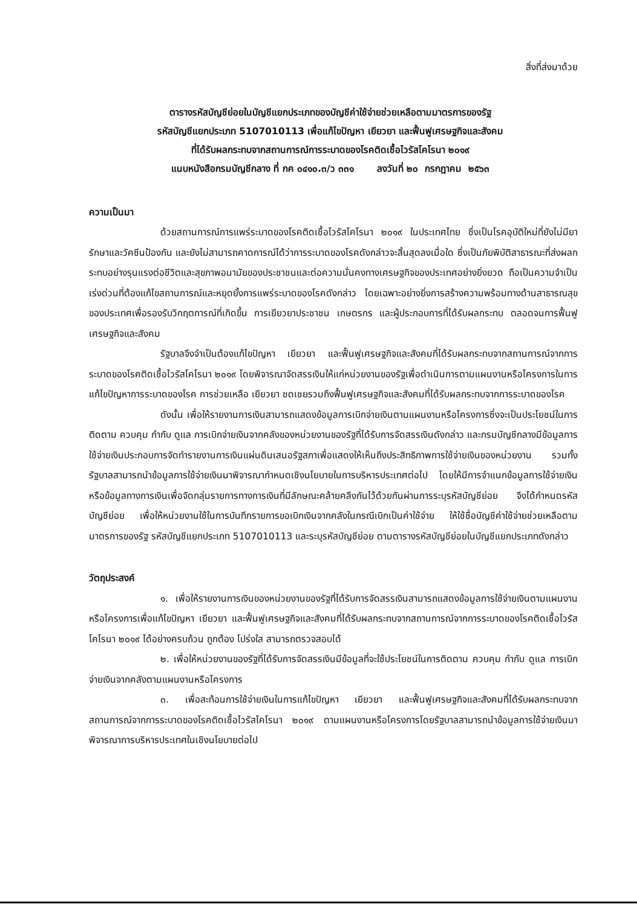สิ่งที่ส่งมาด้วย
ตารางรหัสบัญชีย่อยในบัญชีแยกประเภทของบัญชีค่าใช้จ่ายช่วยเหลือตามมาตรการของรัฐ
รหัสบัญชีแยกประเภท 5107010113 เพื่อแก้ไขปัญหา เยียวยา และฟื้นฟูเศรษฐกิจและสังคม
ที่ได้รับผลกระทบจากสถานการณ์การระบาดของโรคติดเชื้อไวรัสโคโรนา ๒๐๑๙
แนบหนังสือกรมบัญชีกลาง ที่ กค ๐๔๑๐.๓/ว ๓๓๑ ลงวันที่ ๒๐ กรกฎาคม ๒๕๖๓
ความเป็นมา
ด้วยสถานการณ์การแพร่ระบาดของโรคติดเชื้อไวรัสโคโรนา ๒๐๑๙ ในประเทศไทย ซึ่งเป็นโรคอุบัติใหม่ที่ยังไม่มียารักษาและวัคซีนป้องกัน และยังไม่สามารถคาดการณ์ได้ว่าการระบาดของโรคดังกล่าวจะสิ้นสุดลงเมื่อใด ซึ่งเป็นภัยพิบัติสาธารณะที่ส่งผลกระทบอย่างรุนแรงต่อชีวิตและสุขภาพอนามัยของประชาชนและต่อความมั่นคงทางเศรษฐกิจของประเทศอย่างยิ่งยวด ถือเป็นความจำเป็นเร่งด่วนที่ต้องแก้ไขสถานการณ์และหยุดยั้งการแพร่ระบาดของโรคดังกล่าว โดยเฉพาะอย่างยิ่งการสร้างความพร้อมทางด้านสาธารณสุขของประเทศเพื่อรองรับวิกฤตการณ์ที่เกิดขึ้น การเยียวยาประชาชน เกษตรกร และผู้ประกอบการที่ได้รับผลกระทบ ตลอดจนการฟื้นฟูเศรษฐกิจและสังคม
รัฐบาลจึงจำเป็นต้องแก้ไขปัญหา เยียวยา และฟื้นฟูเศรษฐกิจและสังคมที่ได้รับผลกระทบจากสถานการณ์จากการระบาดของโรคติดเชื้อไวรัสโคโรนา ๒๐๑๙ โดยพิจารณาจัดสรรเงินให้แก่หน่วยงานของรัฐเพื่อดำเนินการตามแผนงานหรือโครงการในการแก้ไขปัญหาการระบาดของโรค การช่วยเหลือ เยียวยา ชดเชยรวมถึงฟื้นฟูเศรษฐกิจและสังคมที่ได้รับผลกระทบจากการระบาดของโรค
ดังนั้น เพื่อให้รายงานการเงินสามารถแสดงข้อมูลการเบิกจ่ายเงินตามแผนงานหรือโครงการซึ่งจะเป็นประโยชน์ในการติดตาม ควบคุม กำกับ ดูแล การเบิกจ่ายเงินจากคลังของหน่วยงานของรัฐที่ได้รับการจัดสรรเงินดังกล่าว และกรมบัญชีกลางมีข้อมูลการใช้จ่ายเงินประกอบการจัดทำรายงานการเงินแผ่นดินเสนอรัฐสภาเพื่อแสดงให้เห็นถึงประสิทธิภาพการใช้จ่ายเงินของหน่วยงาน รวมทั้งรัฐบาลสามารถนำข้อมูลการใช้จ่ายเงินมาพิจารณากำหนดเชิงนโยบายในการบริหารประเทศต่อไป โดยให้มีการจำแนกข้อมูลการใช้จ่ายเงินหรือข้อมูลทางการเงินเพื่อจัดกลุ่มรายการทางการเงินที่มีลักษณะคล้ายคลึงกันไว้ด้วยกันผ่านการระบุรหัสบัญชีย่อย จึงได้กำหนดรหัสบัญชีย่อย เพื่อให้หน่วยงานใช้ในการบันทึกรายการขอเบิกเงินจากคลังในกรณีเบิกเป็นค่าใช้จ่าย ให้ใช้ชื่อบัญชีค่าใช้จ่ายช่วยเหลือตามมาตรการของรัฐ รหัสบัญชีแยกประเภท 5107010113 และระบุรหัสบัญชีย่อย ตามตารางรหัสบัญชีย่อยในบัญชีแยกประเภทดังกล่าว
วัตถุประสงค์
๑. เพื่อให้รายงานการเงินของหน่วยงานของรัฐที่ได้รับการจัดสรรเงินสามารถแสดงข้อมูลการใช้จ่ายเงินตามแผนงานหรือโครงการเพื่อแก้ไขปัญหา เยียวยา และฟื้นฟูเศรษฐกิจและสังคมที่ได้รับผลกระทบจากสถานการณ์จากการระบาดของโรคติดเชื้อไวรัสโคโรนา ๒๐๑๙ ได้อย่างครบถ้วน ถูกต้อง โปร่งใส สามารถตรวจสอบได้
๒. เพื่อให้หน่วยงานของรัฐที่ได้รับการจัดสรรเงินมีข้อมูลที่จะใช้ประโยชน์ในการติดตาม ควบคุม กำกับ ดูแล การเบิกจ่ายเงินจากคลังตามแผนงานหรือโครงการ
๓. เพื่อสะท้อนการใช้จ่ายเงินในการแก้ไขปัญหา เยียวยา และฟื้นฟูเศรษฐกิจและสังคมที่ได้รับผลกระทบจากสถานการณ์จากการระบาดของโรคติดเชื้อไวรัสโคโรนา ๒๐๑๙ ตามแผนงานหรือโครงการโดยรัฐบาลสามารถนำข้อมูลการใช้จ่ายเงินมาพิจารณาการบริหารประเทศในเชิงนโยบายต่อไป